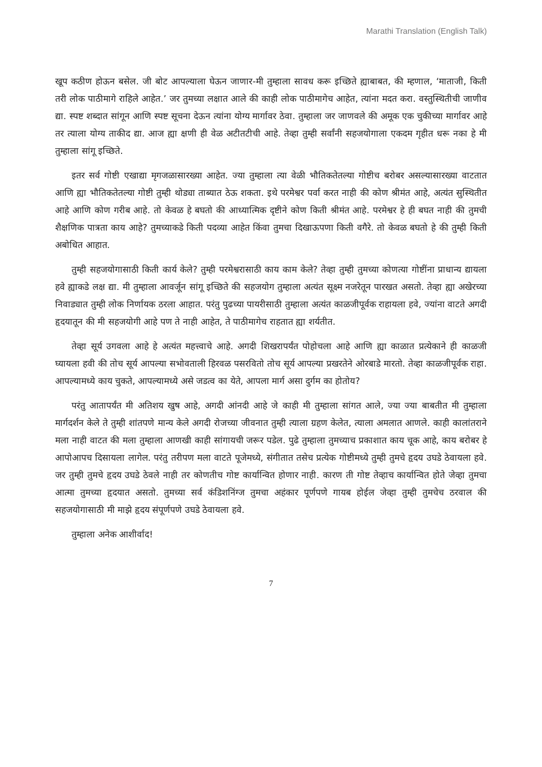Marathi Translation (English Talk)
खूप कठीण होऊन बसेल. जी बोट आपल्याला घेऊन जाणार-मी तुम्हाला सावध करू इच्छिते ह्याबाबत, की म्हणाल, ‘माताजी, किती तरी लोक पाठीमागे राहिले आहेत.’ जर तुमच्या लक्षात आले की काही लोक पाठीमागेच आहेत, त्यांना मदत करा. वस्तुस्थितीची जाणीव द्या. स्पष्ट शब्दात सांगून आणि स्पष्ट सूचना देऊन त्यांना योग्य मार्गावर ठेवा. तुम्हाला जर जाणवले की अमूक एक चुकीच्या मार्गावर आहे तर त्याला योग्य ताकीद द्या. आज ह्या क्षणी ही वेळ अटीतटीची आहे. तेव्हा तुम्ही सर्वांनी सहजयोगाला एकदम गृहीत धरू नका हे मी तुम्हाला सांगू इच्छिते.
इतर सर्व गोष्टी एखाद्या मृगजळासारख्या आहेत. ज्या तुम्हाला त्या वेळी भौतिकतेतल्या गोष्टीच बरोबर असल्यासारख्या वाटतात आणि ह्या भौतिकतेतल्या गोष्टी तुम्ही थोड्या ताब्यात ठेऊ शकता. इथे परमेश्वर पर्वा करत नाही की कोण श्रीमंत आहे, अत्यंत सुस्थितीत आहे आणि कोण गरीब आहे. तो केवळ हे बघतो की आध्यात्मिक दृष्टीने कोण किती श्रीमंत आहे. परमेश्वर हे ही बघत नाही की तुमची शैक्षणिक पात्रता काय आहे? तुमच्याकडे किती पदव्या आहेत किंवा तुमचा दिखाऊपणा किती वगैरे. तो केवळ बघतो हे की तुम्ही किती अबोधित आहात.
तुम्ही सहजयोगासाठी किती कार्य केले? तुम्ही परमेश्वरासाठी काय काम केले? तेव्हा तुम्ही तुमच्या कोणत्या गोष्टींना प्राधान्य द्यायला हवे ह्याकडे लक्ष द्या. मी तुम्हाला आवर्जून सांगू इच्छिते की सहजयोग तुम्हाला अत्यंत सूक्ष्म नजरेतून पारखत असतो. तेव्हा ह्या अखेरच्या निवाड्यात तुम्ही लोक निर्णायक ठरला आहात. परंतु पुढच्या पायरीसाठी तुम्हाला अत्यंत काळजीपूर्वक राहायला हवे, ज्यांना वाटते अगदी हृदयातून की मी सहजयोगी आहे पण ते नाही आहेत, ते पाठीमागेच राहतात ह्या शर्यतीत.
तेव्हा सूर्य उगवला आहे हे अत्यंत महत्त्वाचे आहे. अगदी शिखरापर्यंत पोहोचला आहे आणि ह्या काळात प्रत्येकाने ही काळजी घ्यायला हवी की तोच सूर्य आपल्या सभोवताली हिरवळ पसरवितो तोच सूर्य आपल्या प्रखरतेने ओरबाडे मारतो. तेव्हा काळजीपूर्वक राहा. आपल्यामध्ये काय चुकते, आपल्यामध्ये असे जडत्व का येते, आपला मार्ग असा दुर्गम का होतोय?
परंतु आतापर्यंत मी अतिशय खुष आहे, अगदी आंनदी आहे जे काही मी तुम्हाला सांगत आले, ज्या ज्या बाबतीत मी तुम्हाला मार्गदर्शन केले ते तुम्ही शांतपणे मान्य केले अगदी रोजच्या जीवनात तुम्ही त्याला ग्रहण केलेत, त्याला अमलात आणले. काही कालांतराने मला नाही वाटत की मला तुम्हाला आणखी काही सांगायची जरूर पडेल. पुढे तुम्हाला तुमच्याच प्रकाशात काय चूक आहे, काय बरोबर हे आपोआपच दिसायला लागेल. परंतु तरीपण मला वाटते पूजेमध्ये, संगीतात तसेच प्रत्येक गोष्टीमध्ये तुम्ही तुमचे हृदय उघडे ठेवायला हवे. जर तुम्ही तुमचे हृदय उघडे ठेवले नाही तर कोणतीच गोष्ट कार्यान्वित होणार नाही. कारण ती गोष्ट तेव्हाच कार्यान्वित होते जेव्हा तुमचा आत्मा तुमच्या हृदयात असतो. तुमच्या सर्व कंडिशनिंग्ज तुमचा अहंकार पूर्णपणे गायब होईल जेव्हा तुम्ही तुमचेच ठरवाल की सहजयोगासाठी मी माझे हृदय संपूर्णपणे उघडे ठेवायला हवे.
तुम्हाला अनेक आशीर्वाद!
7